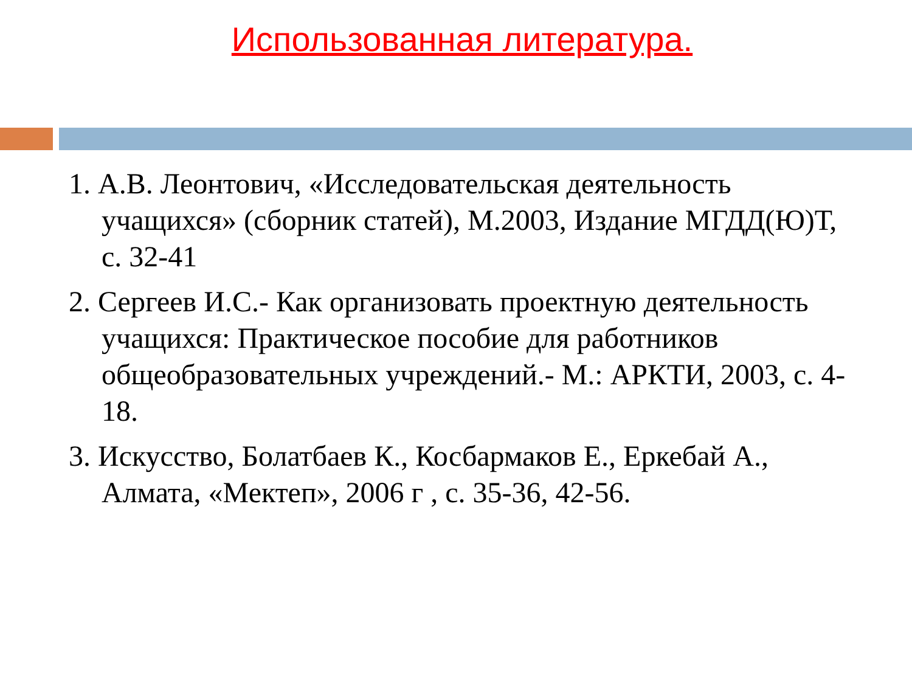Использованная литература.
1. А.В. Леонтович, «Исследовательская деятельность учащихся» (сборник статей), М.2003, Издание МГДД(Ю)Т, с. 32-41
2. Сергеев И.С.- Как организовать проектную деятельность учащихся: Практическое пособие для работников общеобразовательных учреждений.- М.: АРКТИ, 2003, с. 4-18.
3. Искусство, Болатбаев К., Косбармаков Е., Еркебай А., Алмата, «Мектеп», 2006 г , с. 35-36, 42-56.